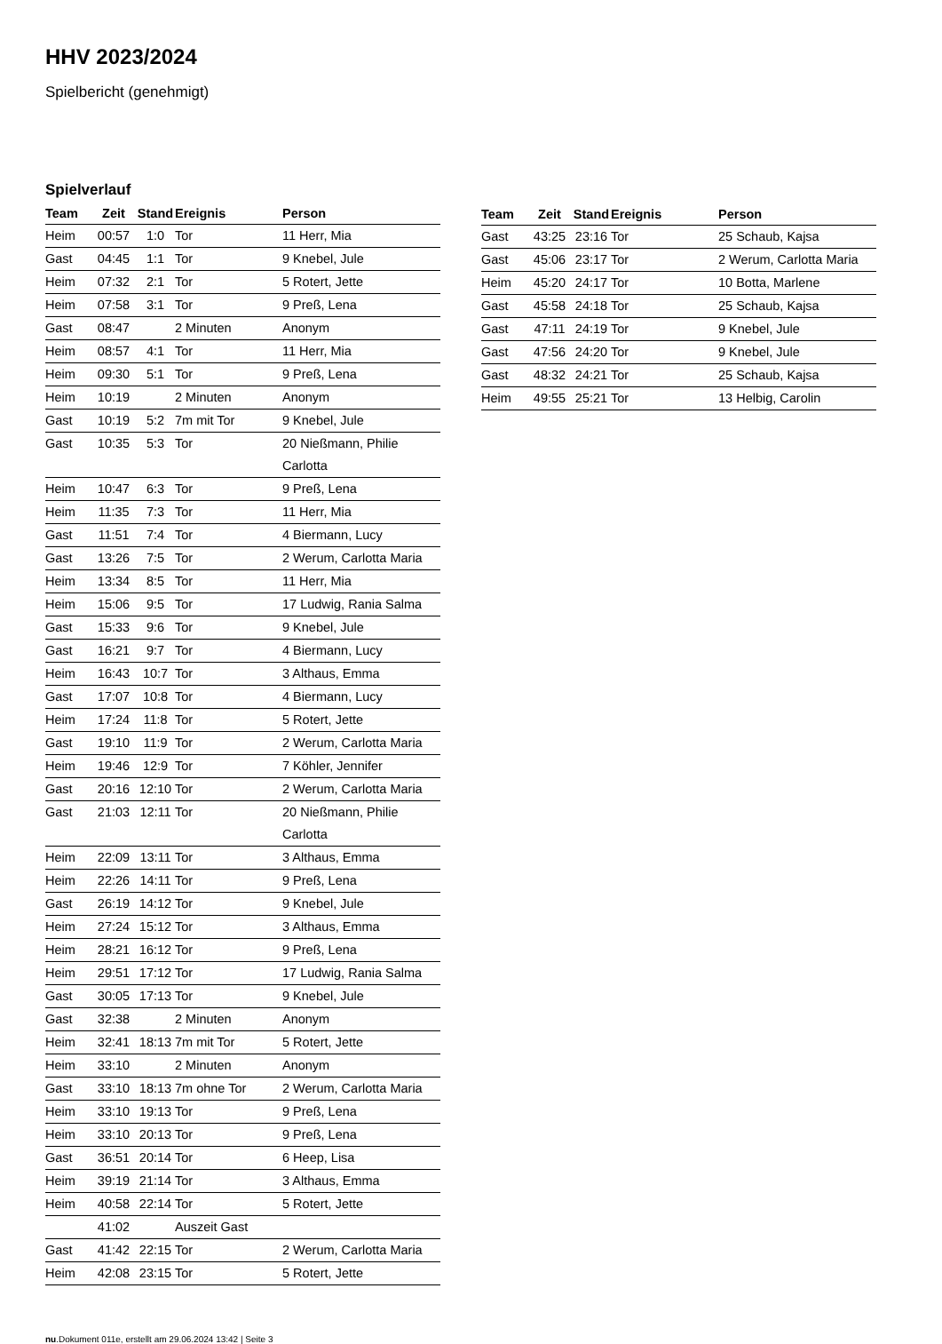HHV 2023/2024
Spielbericht (genehmigt)
Spielverlauf
| Team | Zeit | Stand | Ereignis | Person |
| --- | --- | --- | --- | --- |
| Heim | 00:57 | 1:0 | Tor | 11 Herr, Mia |
| Gast | 04:45 | 1:1 | Tor | 9 Knebel, Jule |
| Heim | 07:32 | 2:1 | Tor | 5 Rotert, Jette |
| Heim | 07:58 | 3:1 | Tor | 9 Preß, Lena |
| Gast | 08:47 | | 2 Minuten | Anonym |
| Heim | 08:57 | 4:1 | Tor | 11 Herr, Mia |
| Heim | 09:30 | 5:1 | Tor | 9 Preß, Lena |
| Heim | 10:19 | | 2 Minuten | Anonym |
| Gast | 10:19 | 5:2 | 7m mit Tor | 9 Knebel, Jule |
| Gast | 10:35 | 5:3 | Tor | 20 Nießmann, Philie Carlotta |
| Heim | 10:47 | 6:3 | Tor | 9 Preß, Lena |
| Heim | 11:35 | 7:3 | Tor | 11 Herr, Mia |
| Gast | 11:51 | 7:4 | Tor | 4 Biermann, Lucy |
| Gast | 13:26 | 7:5 | Tor | 2 Werum, Carlotta Maria |
| Heim | 13:34 | 8:5 | Tor | 11 Herr, Mia |
| Heim | 15:06 | 9:5 | Tor | 17 Ludwig, Rania Salma |
| Gast | 15:33 | 9:6 | Tor | 9 Knebel, Jule |
| Gast | 16:21 | 9:7 | Tor | 4 Biermann, Lucy |
| Heim | 16:43 | 10:7 | Tor | 3 Althaus, Emma |
| Gast | 17:07 | 10:8 | Tor | 4 Biermann, Lucy |
| Heim | 17:24 | 11:8 | Tor | 5 Rotert, Jette |
| Gast | 19:10 | 11:9 | Tor | 2 Werum, Carlotta Maria |
| Heim | 19:46 | 12:9 | Tor | 7 Köhler, Jennifer |
| Gast | 20:16 | 12:10 | Tor | 2 Werum, Carlotta Maria |
| Gast | 21:03 | 12:11 | Tor | 20 Nießmann, Philie Carlotta |
| Heim | 22:09 | 13:11 | Tor | 3 Althaus, Emma |
| Heim | 22:26 | 14:11 | Tor | 9 Preß, Lena |
| Gast | 26:19 | 14:12 | Tor | 9 Knebel, Jule |
| Heim | 27:24 | 15:12 | Tor | 3 Althaus, Emma |
| Heim | 28:21 | 16:12 | Tor | 9 Preß, Lena |
| Heim | 29:51 | 17:12 | Tor | 17 Ludwig, Rania Salma |
| Gast | 30:05 | 17:13 | Tor | 9 Knebel, Jule |
| Gast | 32:38 | | 2 Minuten | Anonym |
| Heim | 32:41 | 18:13 | 7m mit Tor | 5 Rotert, Jette |
| Heim | 33:10 | | 2 Minuten | Anonym |
| Gast | 33:10 | 18:13 | 7m ohne Tor | 2 Werum, Carlotta Maria |
| Heim | 33:10 | 19:13 | Tor | 9 Preß, Lena |
| Heim | 33:10 | 20:13 | Tor | 9 Preß, Lena |
| Gast | 36:51 | 20:14 | Tor | 6 Heep, Lisa |
| Heim | 39:19 | 21:14 | Tor | 3 Althaus, Emma |
| Heim | 40:58 | 22:14 | Tor | 5 Rotert, Jette |
| | 41:02 | | Auszeit Gast | |
| Gast | 41:42 | 22:15 | Tor | 2 Werum, Carlotta Maria |
| Heim | 42:08 | 23:15 | Tor | 5 Rotert, Jette |
| Team | Zeit | Stand | Ereignis | Person |
| --- | --- | --- | --- | --- |
| Gast | 43:25 | 23:16 | Tor | 25 Schaub, Kajsa |
| Gast | 45:06 | 23:17 | Tor | 2 Werum, Carlotta Maria |
| Heim | 45:20 | 24:17 | Tor | 10 Botta, Marlene |
| Gast | 45:58 | 24:18 | Tor | 25 Schaub, Kajsa |
| Gast | 47:11 | 24:19 | Tor | 9 Knebel, Jule |
| Gast | 47:56 | 24:20 | Tor | 9 Knebel, Jule |
| Gast | 48:32 | 24:21 | Tor | 25 Schaub, Kajsa |
| Heim | 49:55 | 25:21 | Tor | 13 Helbig, Carolin |
nu.Dokument 011e, erstellt am 29.06.2024 13:42 | Seite 3